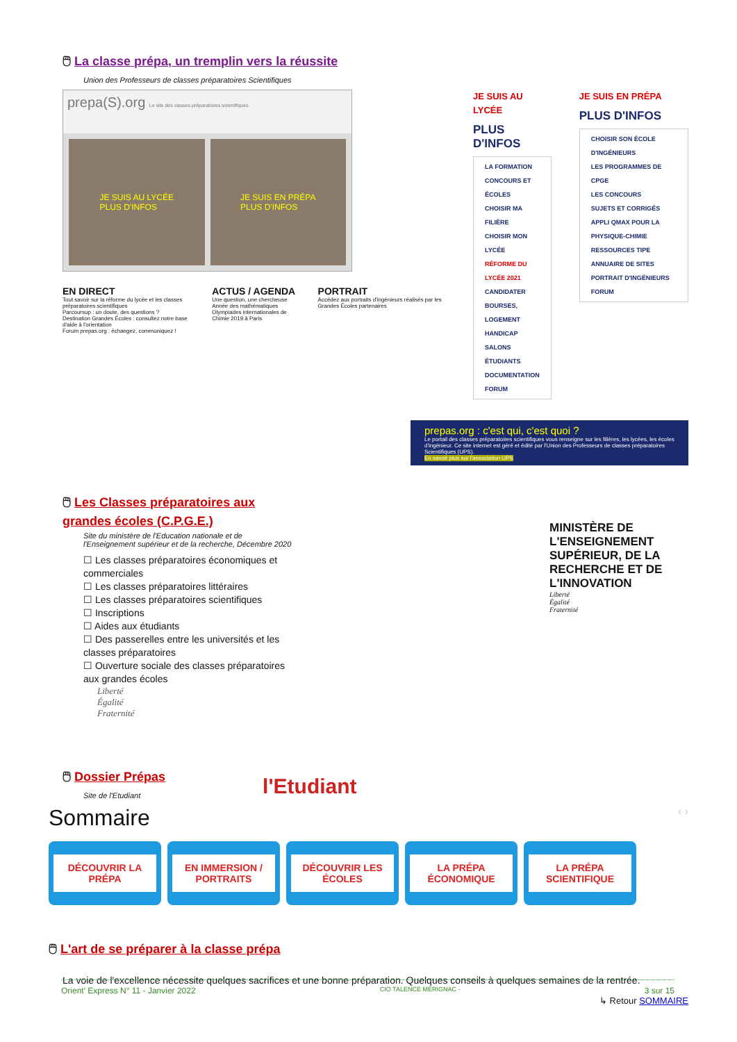🖱 La classe prépa, un tremplin vers la réussite
Union des Professeurs de classes préparatoires Scientifiques
prepa(S).org Le site des classes préparatoires scientifiques
JE SUIS AU LYCÉE
PLUS D'INFOS
JE SUIS EN PRÉPA
PLUS D'INFOS
EN DIRECT
Tout savoir sur la réforme du lycée et les classes préparatoires scientifiques
Parcoursup : un doute, des questions ?
Destination Grandes Écoles : consultez notre base d'aide à l'orientation
Forum prepas.org : échangez, communiquez !
ACTUS / AGENDA
Une question, une chercheuse
Année des mathématiques
Olympiades internationales de Chimie 2019 à Paris
PORTRAIT
Accédez aux portraits d'ingénieurs réalisés par les Grandes Écoles partenaires
JE SUIS AU LYCÉE
PLUS D'INFOS
LA FORMATION
CONCOURS ET ÉCOLES
CHOISIR MA FILIÈRE
CHOISIR MON LYCÉE
RÉFORME DU LYCÉE 2021
CANDIDATER
BOURSES, LOGEMENT
HANDICAP
SALONS ÉTUDIANTS
DOCUMENTATION
FORUM
JE SUIS EN PRÉPA
PLUS D'INFOS
CHOISIR SON ÉCOLE D'INGÉNIEURS
LES PROGRAMMES DE CPGE
LES CONCOURS
SUJETS ET CORRIGÉS
APPLI QMAX POUR LA PHYSIQUE-CHIMIE
RESSOURCES TIPE
ANNUAIRE DE SITES
PORTRAIT D'INGÉNIEURS
FORUM
prepas.org : c'est qui, c'est quoi ?
Le portail des classes préparatoires scientifiques vous renseigne sur les filières, les lycées, les écoles d'ingénieur. Ce site internet est géré et édité par l'Union des Professeurs de classes préparatoires Scientifiques (UPS).
En savoir plus sur l'association UPS
🖱 Les Classes préparatoires aux grandes écoles (C.P.G.E.)
Site du ministère de l'Education nationale et de l'Enseignement supérieur et de la recherche, Décembre 2020
☐ Les classes préparatoires économiques et commerciales
☐ Les classes préparatoires littéraires
☐ Les classes préparatoires scientifiques
☐ Inscriptions
☐ Aides aux étudiants
☐ Des passerelles entre les universités et les classes préparatoires
☐ Ouverture sociale des classes préparatoires aux grandes écoles
Liberté
Égalité
Fraternité
MINISTÈRE DE L'ENSEIGNEMENT SUPÉRIEUR, DE LA RECHERCHE ET DE L'INNOVATION
Liberté
Égalité
Fraternité
🖱 Dossier Prépas
Site de l'Etudiant
l'Etudiant
Sommaire ‹ ›
DÉCOUVRIR LA PRÉPA EN IMMERSION / PORTRAITS
DÉCOUVRIR LES ÉCOLES LA PRÉPA ÉCONOMIQUE LA PRÉPA SCIENTIFIQUE
🖱 L'art de se préparer à la classe prépa
La voie de l'excellence nécessite quelques sacrifices et une bonne préparation. Quelques conseils à quelques semaines de la rentrée.
↳ Retour SOMMAIRE
Orient' Express N° 11 - Janvier 2022 CIO TALENCE MÉRIGNAC - 3 sur 15